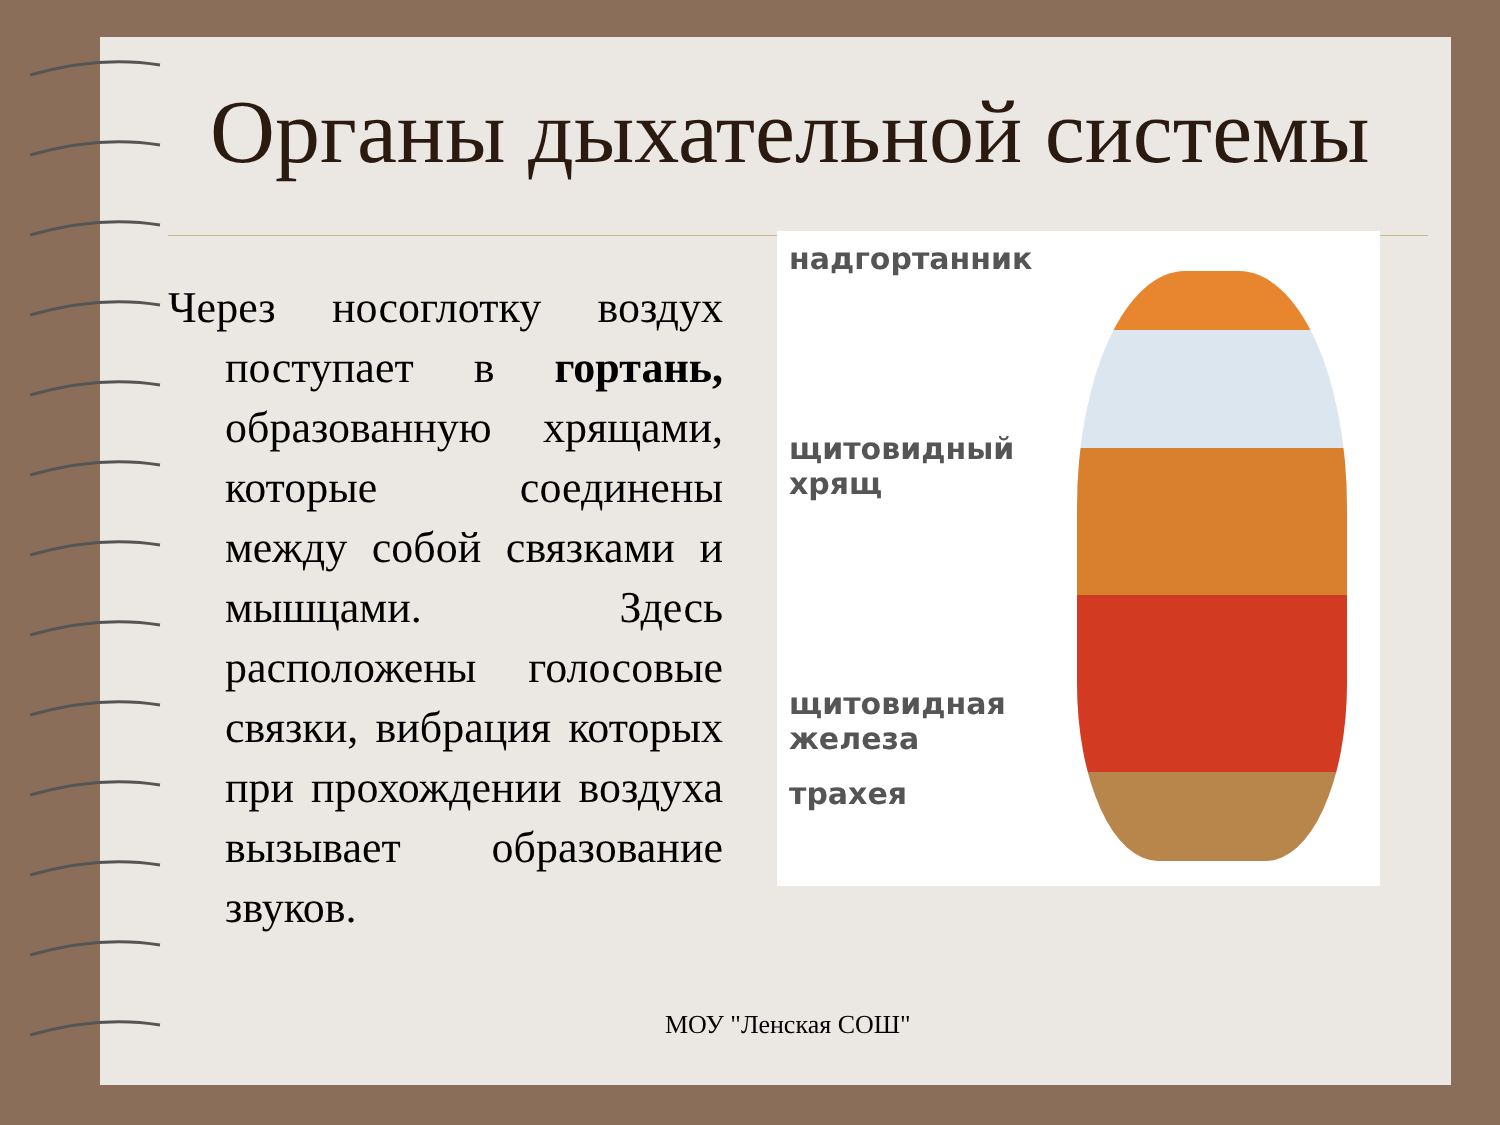Органы дыхательной системы
Через носоглотку воздух поступает в гортань, образованную хрящами, которые соединены между собой связками и мышцами. Здесь расположены голосовые связки, вибрация которых при прохождении воздуха вызывает образование звуков.
надгортанник
щитовидный
хрящ
щитовидная
железа
трахея
МОУ "Ленская СОШ"